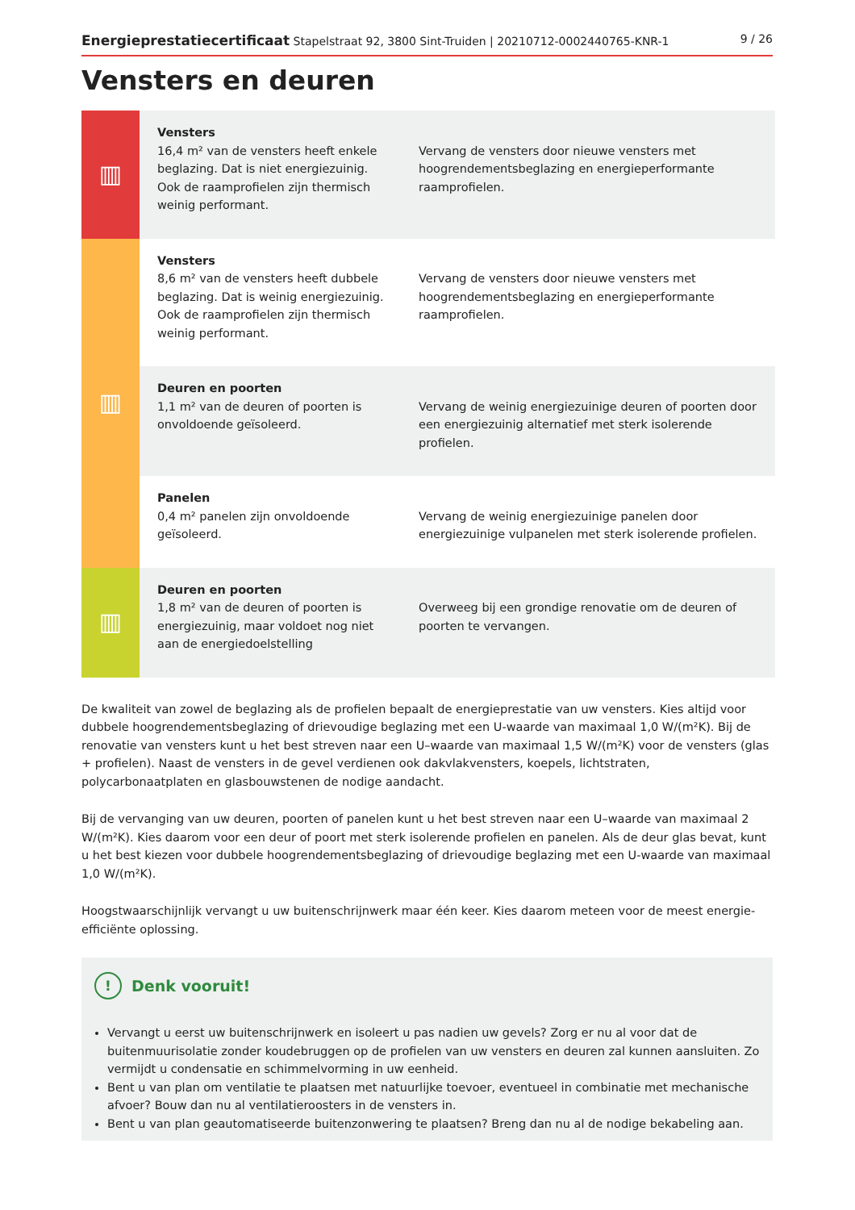Energieprestatiecertificaat Stapelstraat 92, 3800 Sint-Truiden | 20210712-0002440765-KNR-1 9 / 26
Vensters en deuren
| ▥ | Vensters 16,4 m² van de vensters heeft enkele beglazing. Dat is niet energiezuinig. Ook de raamprofielen zijn thermisch weinig performant. | Vervang de vensters door nieuwe vensters met hoogrendementsbeglazing en energieperformante raamprofielen. |
| ▥ | Vensters 8,6 m² van de vensters heeft dubbele beglazing. Dat is weinig energiezuinig. Ook de raamprofielen zijn thermisch weinig performant. | Vervang de vensters door nieuwe vensters met hoogrendementsbeglazing en energieperformante raamprofielen. |
| | Deuren en poorten 1,1 m² van de deuren of poorten is onvoldoende geïsoleerd. | Vervang de weinig energiezuinige deuren of poorten door een energiezuinig alternatief met sterk isolerende profielen. |
| | Panelen 0,4 m² panelen zijn onvoldoende geïsoleerd. | Vervang de weinig energiezuinige panelen door energiezuinige vulpanelen met sterk isolerende profielen. |
| ▥ | Deuren en poorten 1,8 m² van de deuren of poorten is energiezuinig, maar voldoet nog niet aan de energiedoelstelling | Overweeg bij een grondige renovatie om de deuren of poorten te vervangen. |
De kwaliteit van zowel de beglazing als de profielen bepaalt de energieprestatie van uw vensters. Kies altijd voor dubbele hoogrendementsbeglazing of drievoudige beglazing met een U-waarde van maximaal 1,0 W/(m²K). Bij de renovatie van vensters kunt u het best streven naar een U–waarde van maximaal 1,5 W/(m²K) voor de vensters (glas + profielen). Naast de vensters in de gevel verdienen ook dakvlakvensters, koepels, lichtstraten, polycarbonaatplaten en glasbouwstenen de nodige aandacht.
Bij de vervanging van uw deuren, poorten of panelen kunt u het best streven naar een U–waarde van maximaal 2 W/(m²K). Kies daarom voor een deur of poort met sterk isolerende profielen en panelen. Als de deur glas bevat, kunt u het best kiezen voor dubbele hoogrendementsbeglazing of drievoudige beglazing met een U-waarde van maximaal 1,0 W/(m²K).
Hoogstwaarschijnlijk vervangt u uw buitenschrijnwerk maar één keer. Kies daarom meteen voor de meest energie-efficiënte oplossing.
! Denk vooruit!
Vervangt u eerst uw buitenschrijnwerk en isoleert u pas nadien uw gevels? Zorg er nu al voor dat de buitenmuurisolatie zonder koudebruggen op de profielen van uw vensters en deuren zal kunnen aansluiten. Zo vermijdt u condensatie en schimmelvorming in uw eenheid.
Bent u van plan om ventilatie te plaatsen met natuurlijke toevoer, eventueel in combinatie met mechanische afvoer? Bouw dan nu al ventilatieroosters in de vensters in.
Bent u van plan geautomatiseerde buitenzonwering te plaatsen? Breng dan nu al de nodige bekabeling aan.